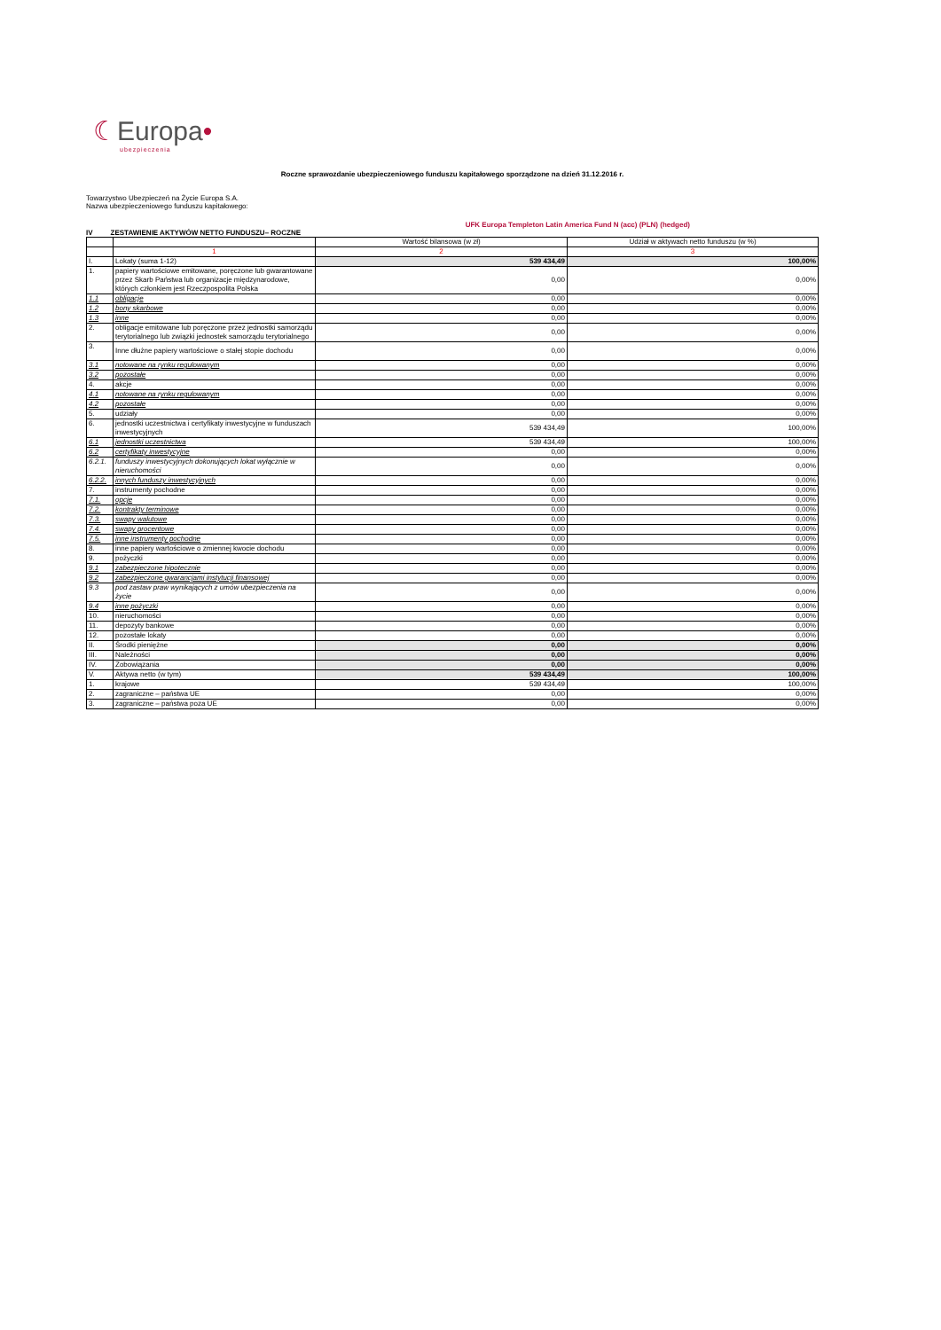☾Europa•
ubezpieczenia
Roczne sprawozdanie ubezpieczeniowego funduszu kapitałowego sporządzone na dzień 31.12.2016 r.
Towarzystwo Ubezpieczeń na Życie Europa S.A.
Nazwa ubezpieczeniowego funduszu kapitałowego:
UFK Europa Templeton Latin America Fund N (acc) (PLN) (hedged)
IV ZESTAWIENIE AKTYWÓW NETTO FUNDUSZU– ROCZNE
| | | Wartość bilansowa (w zł) | Udział w aktywach netto funduszu (w %) |
| --- | --- | --- | --- |
| | 1 | 2 | 3 |
| I. | Lokaty (suma 1-12) | 539 434,49 | 100,00% |
| 1. | papiery wartościowe emitowane, poręczone lub gwarantowane przez Skarb Państwa lub organizacje międzynarodowe, których członkiem jest Rzeczpospolita Polska | 0,00 | 0,00% |
| 1.1 | obligacje | 0,00 | 0,00% |
| 1.2 | bony skarbowe | 0,00 | 0,00% |
| 1.3 | inne | 0,00 | 0,00% |
| 2. | obligacje emitowane lub poręczone przez jednostki samorządu terytorialnego lub związki jednostek samorządu terytorialnego | 0,00 | 0,00% |
| 3. | Inne dłużne papiery wartościowe o stałej stopie dochodu | 0,00 | 0,00% |
| 3.1 | notowane na rynku regulowanym | 0,00 | 0,00% |
| 3.2 | pozostałe | 0,00 | 0,00% |
| 4. | akcje | 0,00 | 0,00% |
| 4.1 | notowane na rynku regulowanym | 0,00 | 0,00% |
| 4.2 | pozostałe | 0,00 | 0,00% |
| 5. | udziały | 0,00 | 0,00% |
| 6. | jednostki uczestnictwa i certyfikaty inwestycyjne w funduszach inwestycyjnych | 539 434,49 | 100,00% |
| 6.1 | jednostki uczestnictwa | 539 434,49 | 100,00% |
| 6.2 | certyfikaty inwestycyjne | 0,00 | 0,00% |
| 6.2.1. | funduszy inwestycyjnych dokonujących lokat wyłącznie w nieruchomości | 0,00 | 0,00% |
| 6.2.2. | innych funduszy inwestycyjnych | 0,00 | 0,00% |
| 7. | instrumenty pochodne | 0,00 | 0,00% |
| 7.1. | opcje | 0,00 | 0,00% |
| 7.2. | kontrakty terminowe | 0,00 | 0,00% |
| 7.3. | swapy walutowe | 0,00 | 0,00% |
| 7.4. | swapy procentowe | 0,00 | 0,00% |
| 7.5. | inne instrumenty pochodne | 0,00 | 0,00% |
| 8. | inne papiery wartościowe o zmiennej kwocie dochodu | 0,00 | 0,00% |
| 9. | pożyczki | 0,00 | 0,00% |
| 9.1 | zabezpieczone hipotecznie | 0,00 | 0,00% |
| 9.2 | zabezpieczone gwarancjami instytucji finansowej | 0,00 | 0,00% |
| 9.3 | pod zastaw praw wynikających z umów ubezpieczenia na życie | 0,00 | 0,00% |
| 9.4 | inne pożyczki | 0,00 | 0,00% |
| 10. | nieruchomości | 0,00 | 0,00% |
| 11. | depozyty bankowe | 0,00 | 0,00% |
| 12. | pozostałe lokaty | 0,00 | 0,00% |
| II. | Środki pieniężne | 0,00 | 0,00% |
| III. | Należności | 0,00 | 0,00% |
| IV. | Zobowiązania | 0,00 | 0,00% |
| V. | Aktywa netto (w tym) | 539 434,49 | 100,00% |
| 1. | krajowe | 539 434,49 | 100,00% |
| 2. | zagraniczne – państwa UE | 0,00 | 0,00% |
| 3. | zagraniczne – państwa poza UE | 0,00 | 0,00% |